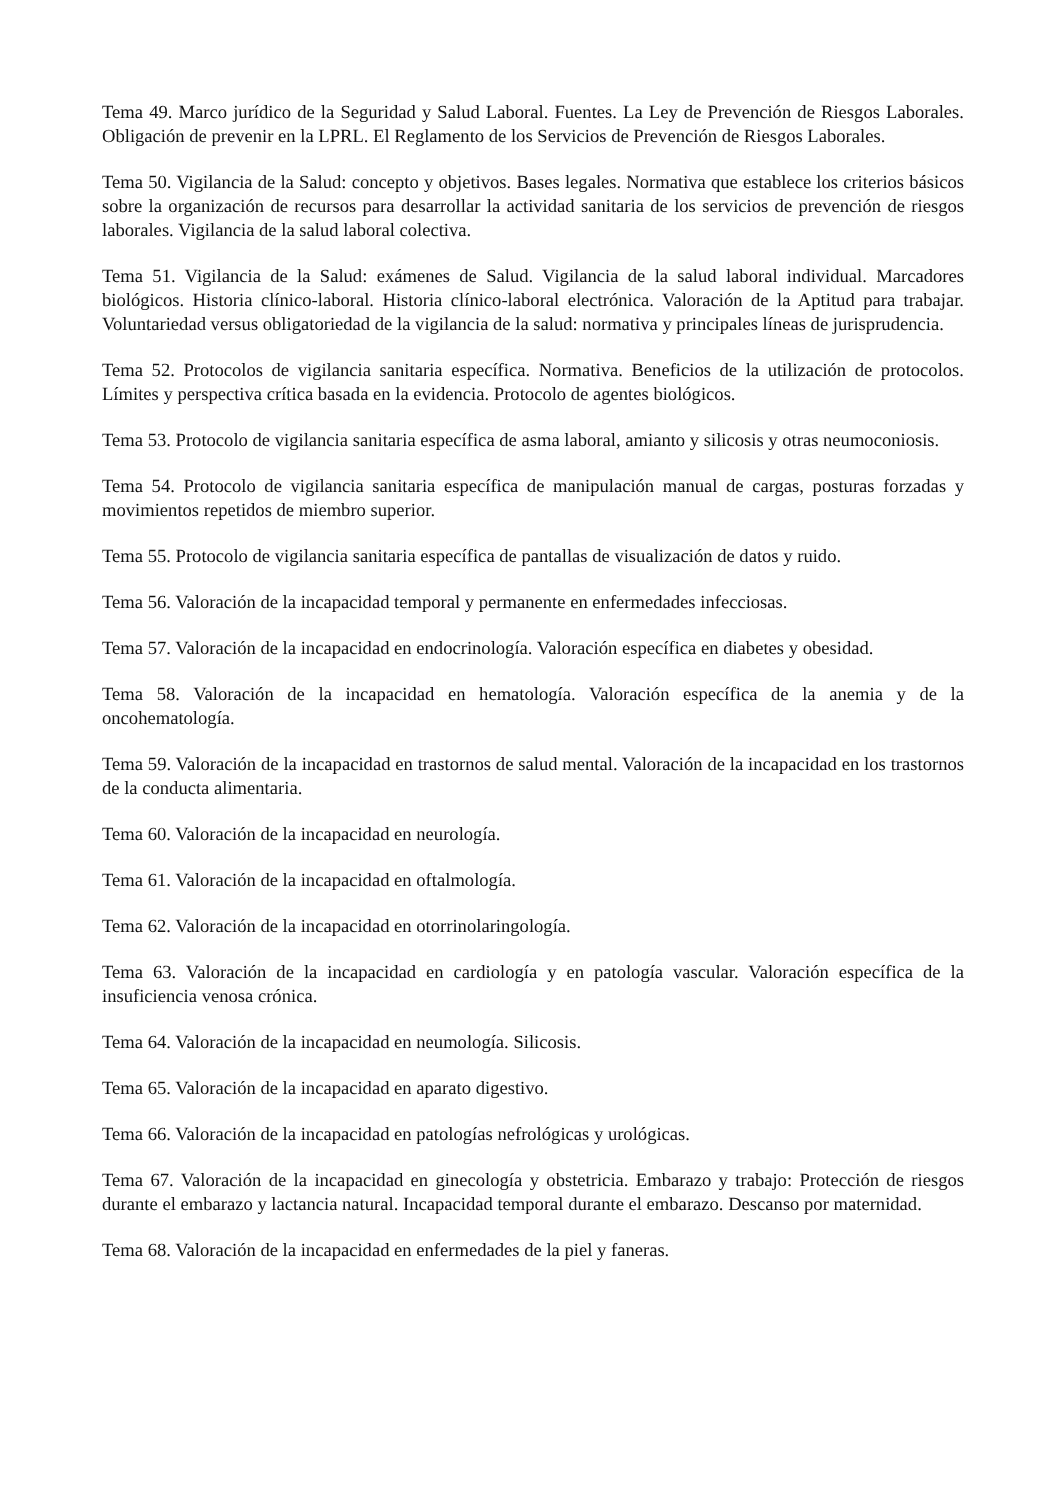Tema 49. Marco jurídico de la Seguridad y Salud Laboral. Fuentes. La Ley de Prevención de Riesgos Laborales. Obligación de prevenir en la LPRL. El Reglamento de los Servicios de Prevención de Riesgos Laborales.
Tema 50. Vigilancia de la Salud: concepto y objetivos. Bases legales. Normativa que establece los criterios básicos sobre la organización de recursos para desarrollar la actividad sanitaria de los servicios de prevención de riesgos laborales. Vigilancia de la salud laboral colectiva.
Tema 51. Vigilancia de la Salud: exámenes de Salud. Vigilancia de la salud laboral individual. Marcadores biológicos. Historia clínico-laboral. Historia clínico-laboral electrónica. Valoración de la Aptitud para trabajar. Voluntariedad versus obligatoriedad de la vigilancia de la salud: normativa y principales líneas de jurisprudencia.
Tema 52. Protocolos de vigilancia sanitaria específica. Normativa. Beneficios de la utilización de protocolos. Límites y perspectiva crítica basada en la evidencia. Protocolo de agentes biológicos.
Tema 53. Protocolo de vigilancia sanitaria específica de asma laboral, amianto y silicosis y otras neumoconiosis.
Tema 54. Protocolo de vigilancia sanitaria específica de manipulación manual de cargas, posturas forzadas y movimientos repetidos de miembro superior.
Tema 55. Protocolo de vigilancia sanitaria específica de pantallas de visualización de datos y ruido.
Tema 56. Valoración de la incapacidad temporal y permanente en enfermedades infecciosas.
Tema 57. Valoración de la incapacidad en endocrinología. Valoración específica en diabetes y obesidad.
Tema 58. Valoración de la incapacidad en hematología. Valoración específica de la anemia y de la oncohematología.
Tema 59. Valoración de la incapacidad en trastornos de salud mental. Valoración de la incapacidad en los trastornos de la conducta alimentaria.
Tema 60. Valoración de la incapacidad en neurología.
Tema 61. Valoración de la incapacidad en oftalmología.
Tema 62. Valoración de la incapacidad en otorrinolaringología.
Tema 63. Valoración de la incapacidad en cardiología y en patología vascular. Valoración específica de la insuficiencia venosa crónica.
Tema 64. Valoración de la incapacidad en neumología. Silicosis.
Tema 65. Valoración de la incapacidad en aparato digestivo.
Tema 66. Valoración de la incapacidad en patologías nefrológicas y urológicas.
Tema 67. Valoración de la incapacidad en ginecología y obstetricia. Embarazo y trabajo: Protección de riesgos durante el embarazo y lactancia natural. Incapacidad temporal durante el embarazo. Descanso por maternidad.
Tema 68. Valoración de la incapacidad en enfermedades de la piel y faneras.